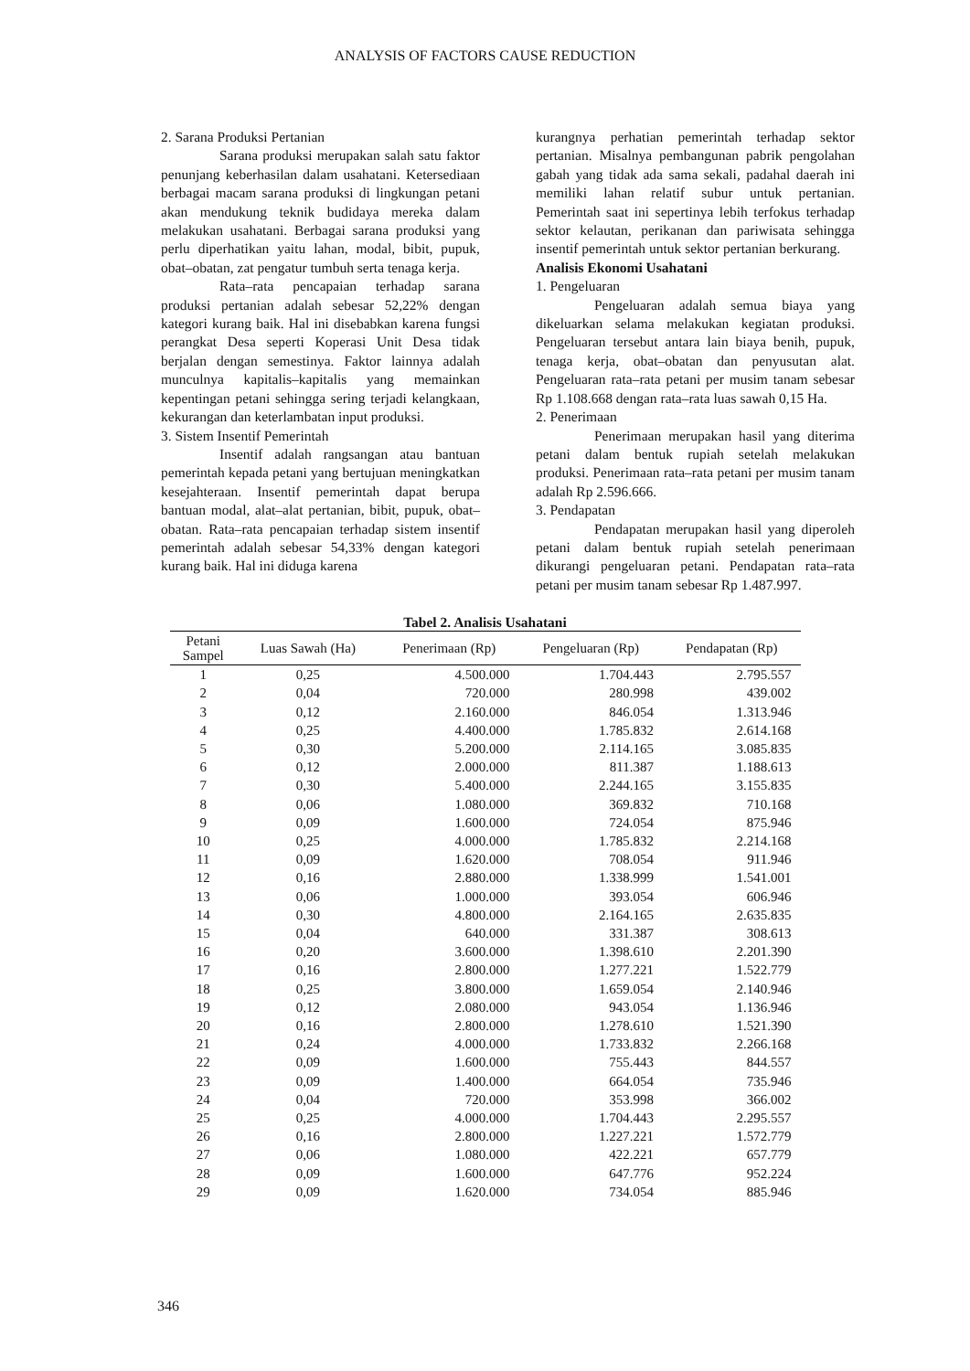ANALYSIS OF FACTORS CAUSE REDUCTION
2. Sarana Produksi Pertanian
Sarana produksi merupakan salah satu faktor penunjang keberhasilan dalam usahatani. Ketersediaan berbagai macam sarana produksi di lingkungan petani akan mendukung teknik budidaya mereka dalam melakukan usahatani. Berbagai sarana produksi yang perlu diperhatikan yaitu lahan, modal, bibit, pupuk, obat–obatan, zat pengatur tumbuh serta tenaga kerja.
Rata–rata pencapaian terhadap sarana produksi pertanian adalah sebesar 52,22% dengan kategori kurang baik. Hal ini disebabkan karena fungsi perangkat Desa seperti Koperasi Unit Desa tidak berjalan dengan semestinya. Faktor lainnya adalah munculnya kapitalis–kapitalis yang memainkan kepentingan petani sehingga sering terjadi kelangkaan, kekurangan dan keterlambatan input produksi.
3. Sistem Insentif Pemerintah
Insentif adalah rangsangan atau bantuan pemerintah kepada petani yang bertujuan meningkatkan kesejahteraan. Insentif pemerintah dapat berupa bantuan modal, alat–alat pertanian, bibit, pupuk, obat–obatan. Rata–rata pencapaian terhadap sistem insentif pemerintah adalah sebesar 54,33% dengan kategori kurang baik. Hal ini diduga karena
kurangnya perhatian pemerintah terhadap sektor pertanian. Misalnya pembangunan pabrik pengolahan gabah yang tidak ada sama sekali, padahal daerah ini memiliki lahan relatif subur untuk pertanian. Pemerintah saat ini sepertinya lebih terfokus terhadap sektor kelautan, perikanan dan pariwisata sehingga insentif pemerintah untuk sektor pertanian berkurang.
Analisis Ekonomi Usahatani
1. Pengeluaran
Pengeluaran adalah semua biaya yang dikeluarkan selama melakukan kegiatan produksi. Pengeluaran tersebut antara lain biaya benih, pupuk, tenaga kerja, obat–obatan dan penyusutan alat. Pengeluaran rata–rata petani per musim tanam sebesar Rp 1.108.668 dengan rata–rata luas sawah 0,15 Ha.
2. Penerimaan
Penerimaan merupakan hasil yang diterima petani dalam bentuk rupiah setelah melakukan produksi. Penerimaan rata–rata petani per musim tanam adalah Rp 2.596.666.
3. Pendapatan
Pendapatan merupakan hasil yang diperoleh petani dalam bentuk rupiah setelah penerimaan dikurangi pengeluaran petani. Pendapatan rata–rata petani per musim tanam sebesar Rp 1.487.997.
Tabel 2. Analisis Usahatani
| Petani Sampel | Luas Sawah (Ha) | Penerimaan (Rp) | Pengeluaran (Rp) | Pendapatan (Rp) |
| --- | --- | --- | --- | --- |
| 1 | 0,25 | 4.500.000 | 1.704.443 | 2.795.557 |
| 2 | 0,04 | 720.000 | 280.998 | 439.002 |
| 3 | 0,12 | 2.160.000 | 846.054 | 1.313.946 |
| 4 | 0,25 | 4.400.000 | 1.785.832 | 2.614.168 |
| 5 | 0,30 | 5.200.000 | 2.114.165 | 3.085.835 |
| 6 | 0,12 | 2.000.000 | 811.387 | 1.188.613 |
| 7 | 0,30 | 5.400.000 | 2.244.165 | 3.155.835 |
| 8 | 0,06 | 1.080.000 | 369.832 | 710.168 |
| 9 | 0,09 | 1.600.000 | 724.054 | 875.946 |
| 10 | 0,25 | 4.000.000 | 1.785.832 | 2.214.168 |
| 11 | 0,09 | 1.620.000 | 708.054 | 911.946 |
| 12 | 0,16 | 2.880.000 | 1.338.999 | 1.541.001 |
| 13 | 0,06 | 1.000.000 | 393.054 | 606.946 |
| 14 | 0,30 | 4.800.000 | 2.164.165 | 2.635.835 |
| 15 | 0,04 | 640.000 | 331.387 | 308.613 |
| 16 | 0,20 | 3.600.000 | 1.398.610 | 2.201.390 |
| 17 | 0,16 | 2.800.000 | 1.277.221 | 1.522.779 |
| 18 | 0,25 | 3.800.000 | 1.659.054 | 2.140.946 |
| 19 | 0,12 | 2.080.000 | 943.054 | 1.136.946 |
| 20 | 0,16 | 2.800.000 | 1.278.610 | 1.521.390 |
| 21 | 0,24 | 4.000.000 | 1.733.832 | 2.266.168 |
| 22 | 0,09 | 1.600.000 | 755.443 | 844.557 |
| 23 | 0,09 | 1.400.000 | 664.054 | 735.946 |
| 24 | 0,04 | 720.000 | 353.998 | 366.002 |
| 25 | 0,25 | 4.000.000 | 1.704.443 | 2.295.557 |
| 26 | 0,16 | 2.800.000 | 1.227.221 | 1.572.779 |
| 27 | 0,06 | 1.080.000 | 422.221 | 657.779 |
| 28 | 0,09 | 1.600.000 | 647.776 | 952.224 |
| 29 | 0,09 | 1.620.000 | 734.054 | 885.946 |
346